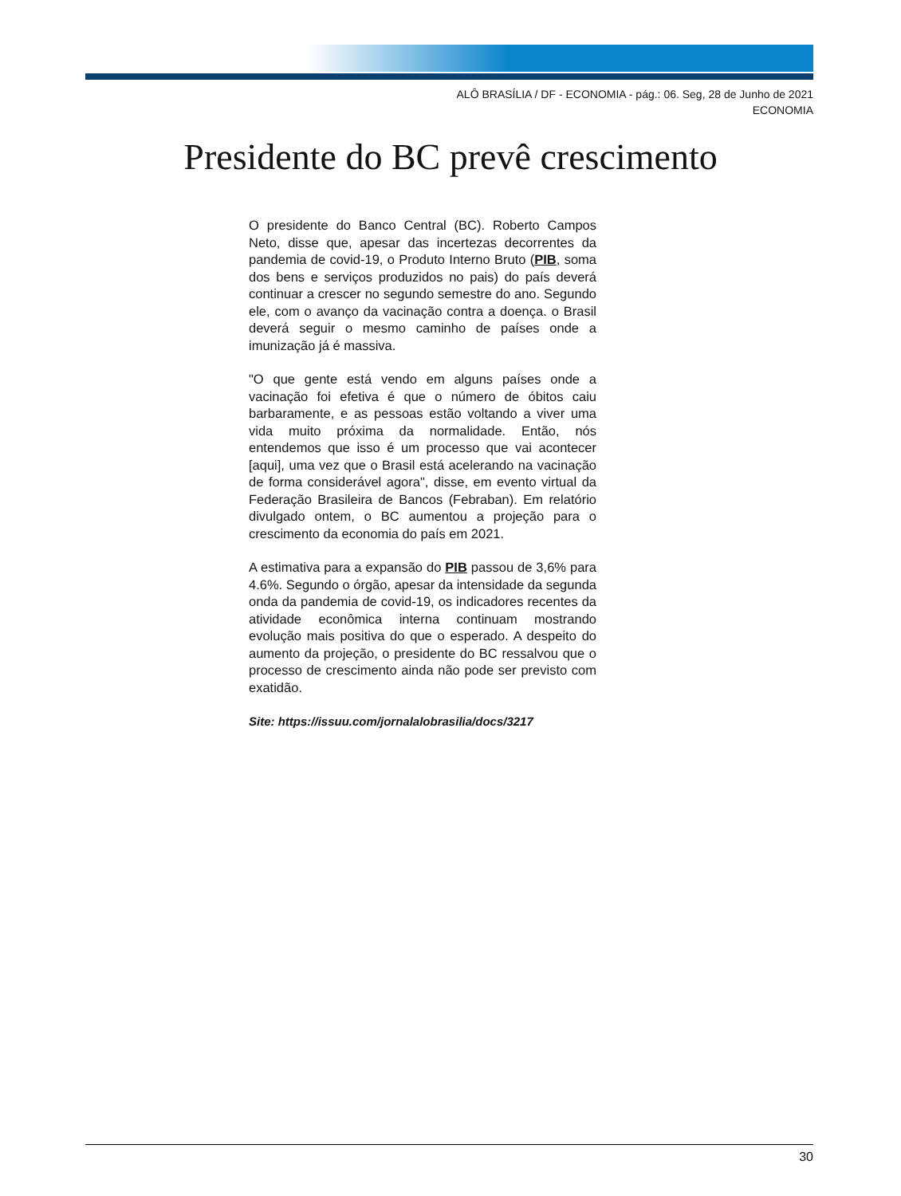ALÔ BRASÍLIA / DF - ECONOMIA - pág.: 06. Seg, 28 de Junho de 2021
ECONOMIA
Presidente do BC prevê crescimento
O presidente do Banco Central (BC). Roberto Campos Neto, disse que, apesar das incertezas decorrentes da pandemia de covid-19, o Produto Interno Bruto (PIB, soma dos bens e serviços produzidos no pais) do país deverá continuar a crescer no segundo semestre do ano. Segundo ele, com o avanço da vacinação contra a doença. o Brasil deverá seguir o mesmo caminho de países onde a imunização já é massiva.
"O que gente está vendo em alguns países onde a vacinação foi efetiva é que o número de óbitos caiu barbaramente, e as pessoas estão voltando a viver uma vida muito próxima da normalidade. Então, nós entendemos que isso é um processo que vai acontecer [aqui], uma vez que o Brasil está acelerando na vacinação de forma considerável agora", disse, em evento virtual da Federação Brasileira de Bancos (Febraban). Em relatório divulgado ontem, o BC aumentou a projeção para o crescimento da economia do país em 2021.
A estimativa para a expansão do PIB passou de 3,6% para 4.6%. Segundo o órgão, apesar da intensidade da segunda onda da pandemia de covid-19, os indicadores recentes da atividade econômica interna continuam mostrando evolução mais positiva do que o esperado. A despeito do aumento da projeção, o presidente do BC ressalvou que o processo de crescimento ainda não pode ser previsto com exatidão.
Site: https://issuu.com/jornalalobrasilia/docs/3217
30